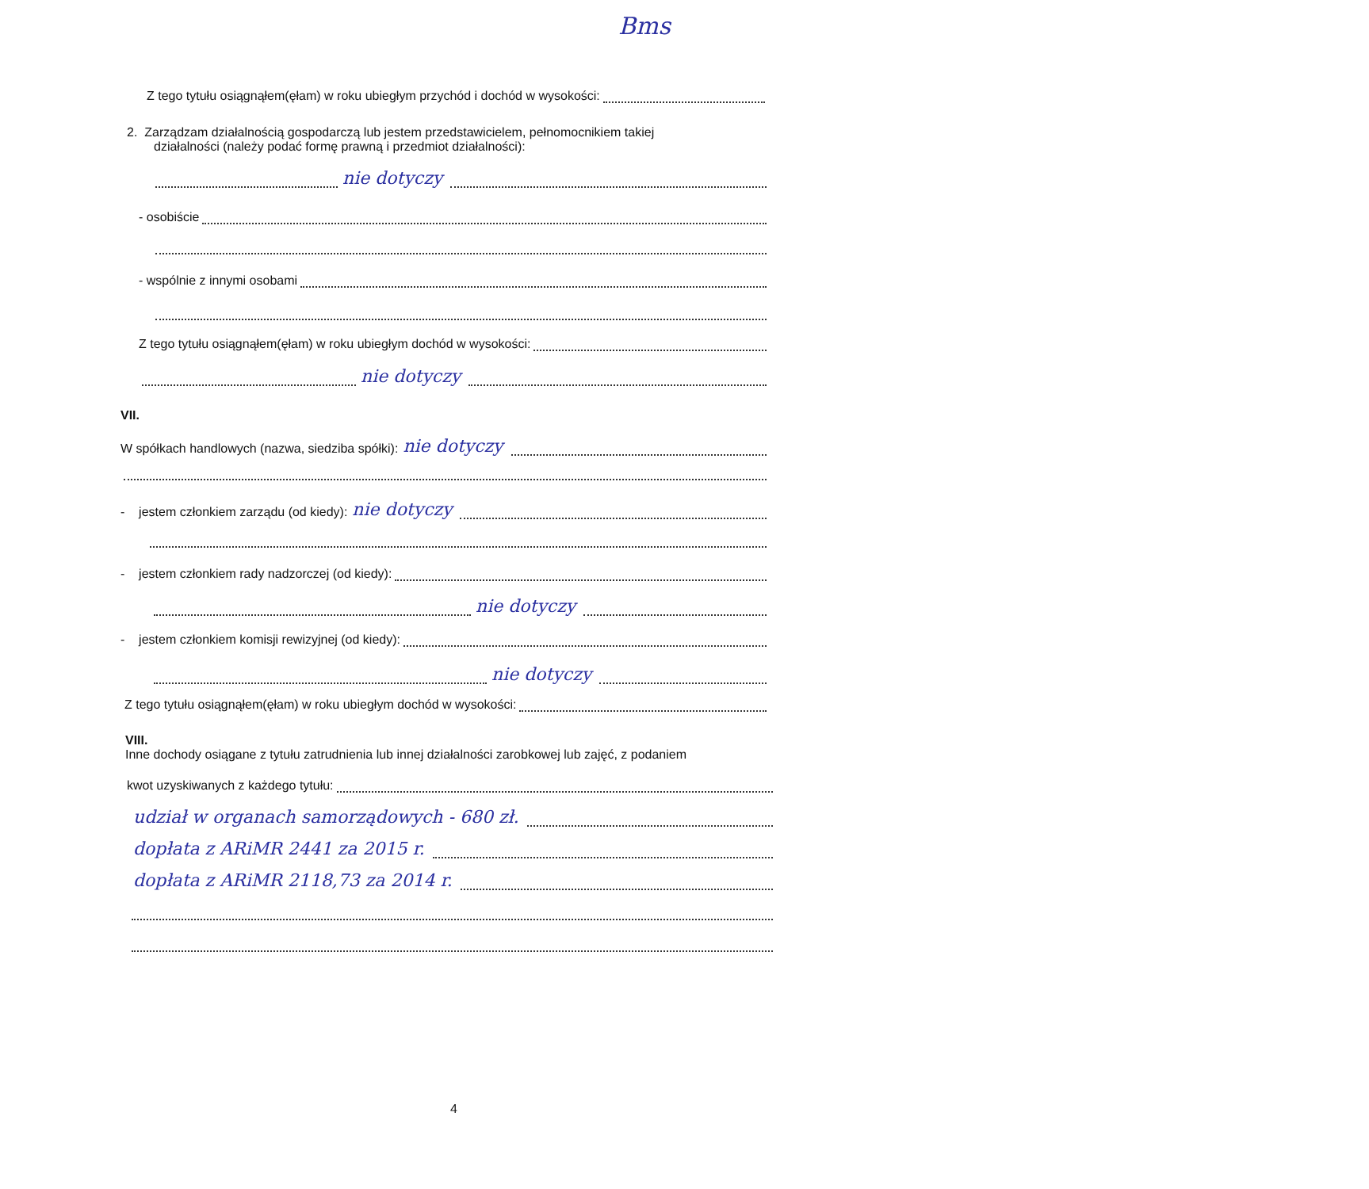Bms
Z tego tytułu osiągnąłem(ęłam) w roku ubiegłym przychód i dochód w wysokości:
2. Zarządzam działalnością gospodarczą lub jestem przedstawicielem, pełnomocnikiem takiej
działalności (należy podać formę prawną i przedmiot działalności):
nie dotyczy
- osobiście
- wspólnie z innymi osobami
Z tego tytułu osiągnąłem(ęłam) w roku ubiegłym dochód w wysokości:
nie dotyczy
VII.
W spółkach handlowych (nazwa, siedziba spółki): nie dotyczy
- jestem członkiem zarządu (od kiedy): nie dotyczy
- jestem członkiem rady nadzorczej (od kiedy):
nie dotyczy
- jestem członkiem komisji rewizyjnej (od kiedy):
nie dotyczy
Z tego tytułu osiągnąłem(ęłam) w roku ubiegłym dochód w wysokości:
VIII.
Inne dochody osiągane z tytułu zatrudnienia lub innej działalności zarobkowej lub zajęć, z podaniem
kwot uzyskiwanych z każdego tytułu:
udział w organach samorządowych - 680 zł.
dopłata z ARiMR 2441 za 2015 r.
dopłata z ARiMR 2118,73 za 2014 r.
4